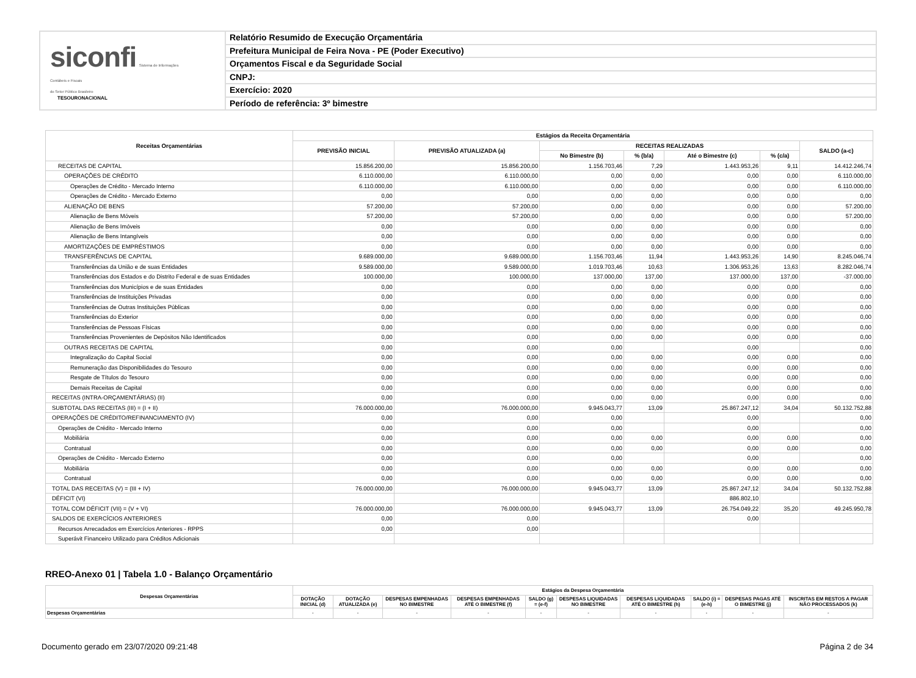siconfi Sistema de Informações
Contábeis e Fiscais
do Setor Público Brasileiro
TESOURONACIONAL
Relatório Resumido de Execução Orçamentária
Prefeitura Municipal de Feira Nova - PE (Poder Executivo)
Orçamentos Fiscal e da Seguridade Social
CNPJ:
Exercício: 2020
Período de referência: 3º bimestre
| Receitas Orçamentárias | Estágios da Receita Orçamentária | | | | | | |
| --- | --- | --- | --- | --- | --- | --- | --- |
| | PREVISÃO INICIAL | PREVISÃO ATUALIZADA (a) | RECEITAS REALIZADAS | | | | SALDO (a-c) |
| | | | No Bimestre (b) | % (b/a) | Até o Bimestre (c) | % (c/a) | |
| RECEITAS DE CAPITAL | 15.856.200,00 | 15.856.200,00 | 1.156.703,46 | 7,29 | 1.443.953,26 | 9,11 | 14.412.246,74 |
| OPERAÇÕES DE CRÉDITO | 6.110.000,00 | 6.110.000,00 | 0,00 | 0,00 | 0,00 | 0,00 | 6.110.000,00 |
| Operações de Crédito - Mercado Interno | 6.110.000,00 | 6.110.000,00 | 0,00 | 0,00 | 0,00 | 0,00 | 6.110.000,00 |
| Operações de Crédito - Mercado Externo | 0,00 | 0,00 | 0,00 | 0,00 | 0,00 | 0,00 | 0,00 |
| ALIENAÇÃO DE BENS | 57.200,00 | 57.200,00 | 0,00 | 0,00 | 0,00 | 0,00 | 57.200,00 |
| Alienação de Bens Móveis | 57.200,00 | 57.200,00 | 0,00 | 0,00 | 0,00 | 0,00 | 57.200,00 |
| Alienação de Bens Imóveis | 0,00 | 0,00 | 0,00 | 0,00 | 0,00 | 0,00 | 0,00 |
| Alienação de Bens Intangíveis | 0,00 | 0,00 | 0,00 | 0,00 | 0,00 | 0,00 | 0,00 |
| AMORTIZAÇÕES DE EMPRÉSTIMOS | 0,00 | 0,00 | 0,00 | 0,00 | 0,00 | 0,00 | 0,00 |
| TRANSFERÊNCIAS DE CAPITAL | 9.689.000,00 | 9.689.000,00 | 1.156.703,46 | 11,94 | 1.443.953,26 | 14,90 | 8.245.046,74 |
| Transferências da União e de suas Entidades | 9.589.000,00 | 9.589.000,00 | 1.019.703,46 | 10,63 | 1.306.953,26 | 13,63 | 8.282.046,74 |
| Transferências dos Estados e do Distrito Federal e de suas Entidades | 100.000,00 | 100.000,00 | 137.000,00 | 137,00 | 137.000,00 | 137,00 | -37.000,00 |
| Transferências dos Municípios e de suas Entidades | 0,00 | 0,00 | 0,00 | 0,00 | 0,00 | 0,00 | 0,00 |
| Transferências de Instituições Privadas | 0,00 | 0,00 | 0,00 | 0,00 | 0,00 | 0,00 | 0,00 |
| Transferências de Outras Instituições Públicas | 0,00 | 0,00 | 0,00 | 0,00 | 0,00 | 0,00 | 0,00 |
| Transferências do Exterior | 0,00 | 0,00 | 0,00 | 0,00 | 0,00 | 0,00 | 0,00 |
| Transferências de Pessoas Físicas | 0,00 | 0,00 | 0,00 | 0,00 | 0,00 | 0,00 | 0,00 |
| Transferências Provenientes de Depósitos Não Identificados | 0,00 | 0,00 | 0,00 | 0,00 | 0,00 | 0,00 | 0,00 |
| OUTRAS RECEITAS DE CAPITAL | 0,00 | 0,00 | 0,00 | | 0,00 | | 0,00 |
| Integralização do Capital Social | 0,00 | 0,00 | 0,00 | 0,00 | 0,00 | 0,00 | 0,00 |
| Remuneração das Disponibilidades do Tesouro | 0,00 | 0,00 | 0,00 | 0,00 | 0,00 | 0,00 | 0,00 |
| Resgate de Títulos do Tesouro | 0,00 | 0,00 | 0,00 | 0,00 | 0,00 | 0,00 | 0,00 |
| Demais Receitas de Capital | 0,00 | 0,00 | 0,00 | 0,00 | 0,00 | 0,00 | 0,00 |
| RECEITAS (INTRA-ORÇAMENTÁRIAS) (II) | 0,00 | 0,00 | 0,00 | 0,00 | 0,00 | 0,00 | 0,00 |
| SUBTOTAL DAS RECEITAS (III) = (I + II) | 76.000.000,00 | 76.000.000,00 | 9.945.043,77 | 13,09 | 25.867.247,12 | 34,04 | 50.132.752,88 |
| OPERAÇÕES DE CRÉDITO/REFINANCIAMENTO (IV) | 0,00 | 0,00 | 0,00 | | 0,00 | | 0,00 |
| Operações de Crédito - Mercado Interno | 0,00 | 0,00 | 0,00 | | 0,00 | | 0,00 |
| Mobiliária | 0,00 | 0,00 | 0,00 | 0,00 | 0,00 | 0,00 | 0,00 |
| Contratual | 0,00 | 0,00 | 0,00 | 0,00 | 0,00 | 0,00 | 0,00 |
| Operações de Crédito - Mercado Externo | 0,00 | 0,00 | 0,00 | | 0,00 | | 0,00 |
| Mobiliária | 0,00 | 0,00 | 0,00 | 0,00 | 0,00 | 0,00 | 0,00 |
| Contratual | 0,00 | 0,00 | 0,00 | 0,00 | 0,00 | 0,00 | 0,00 |
| TOTAL DAS RECEITAS (V) = (III + IV) | 76.000.000,00 | 76.000.000,00 | 9.945.043,77 | 13,09 | 25.867.247,12 | 34,04 | 50.132.752,88 |
| DÉFICIT (VI) | | | | | 886.802,10 | | |
| TOTAL COM DÉFICIT (VII) = (V + VI) | 76.000.000,00 | 76.000.000,00 | 9.945.043,77 | 13,09 | 26.754.049,22 | 35,20 | 49.245.950,78 |
| SALDOS DE EXERCÍCIOS ANTERIORES | 0,00 | 0,00 | | | 0,00 | | |
| Recursos Arrecadados em Exercícios Anteriores - RPPS | 0,00 | 0,00 | | | | | |
| Superávit Financeiro Utilizado para Créditos Adicionais | | | | | | | |
RREO-Anexo 01 | Tabela 1.0 - Balanço Orçamentário
| Despesas Orçamentárias | Estágios da Despesa Orçamentária | | | | | | | | | |
| --- | --- | --- | --- | --- | --- | --- | --- | --- | --- | --- |
| | DOTAÇÃO INICIAL (d) | DOTAÇÃO ATUALIZADA (e) | DESPESAS EMPENHADAS NO BIMESTRE | DESPESAS EMPENHADAS ATÉ O BIMESTRE (f) | SALDO (g) = (e-f) | DESPESAS LIQUIDADAS NO BIMESTRE | DESPESAS LIQUIDADAS ATÉ O BIMESTRE (h) | SALDO (i) = (e-h) | DESPESAS PAGAS ATÉ O BIMESTRE (j) | INSCRITAS EM RESTOS A PAGAR NÃO PROCESSADOS (k) |
| Despesas Orçamentárias | - | - | - | - | - | - | - | - | - | - |
Documento gerado em 23/07/2020 09:21:48 Página 2 de 34